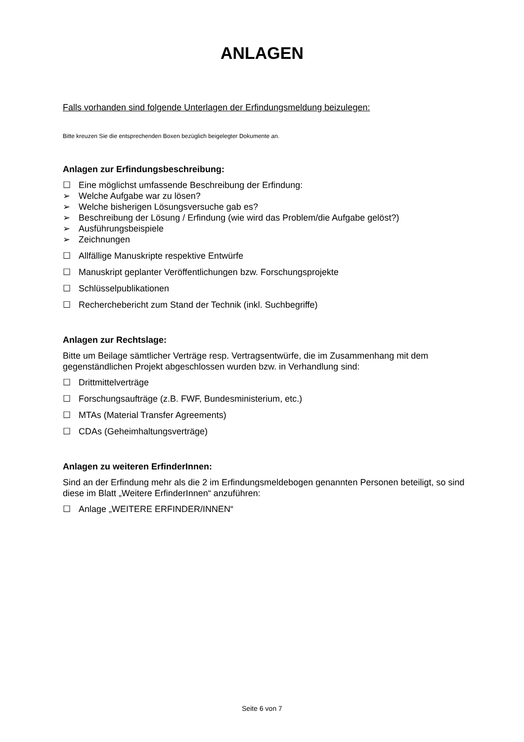ANLAGEN
Falls vorhanden sind folgende Unterlagen der Erfindungsmeldung beizulegen:
Bitte kreuzen Sie die entsprechenden Boxen bezüglich beigelegter Dokumente an.
Anlagen zur Erfindungsbeschreibung:
☐ Eine möglichst umfassende Beschreibung der Erfindung:
➢ Welche Aufgabe war zu lösen?
➢ Welche bisherigen Lösungsversuche gab es?
➢ Beschreibung der Lösung / Erfindung (wie wird das Problem/die Aufgabe gelöst?)
➢ Ausführungsbeispiele
➢ Zeichnungen
☐ Allfällige Manuskripte respektive Entwürfe
☐ Manuskript geplanter Veröffentlichungen bzw. Forschungsprojekte
☐ Schlüsselpublikationen
☐ Recherchebericht zum Stand der Technik (inkl. Suchbegriffe)
Anlagen zur Rechtslage:
Bitte um Beilage sämtlicher Verträge resp. Vertragsentwürfe, die im Zusammenhang mit dem gegenständlichen Projekt abgeschlossen wurden bzw. in Verhandlung sind:
☐ Drittmittelverträge
☐ Forschungsaufträge (z.B. FWF, Bundesministerium, etc.)
☐ MTAs (Material Transfer Agreements)
☐ CDAs (Geheimhaltungsverträge)
Anlagen zu weiteren ErfinderInnen:
Sind an der Erfindung mehr als die 2 im Erfindungsmeldebogen genannten Personen beteiligt, so sind diese im Blatt „Weitere ErfinderInnen“ anzuführen:
☐ Anlage „WEITERE ERFINDER/INNEN“
Seite 6 von 7